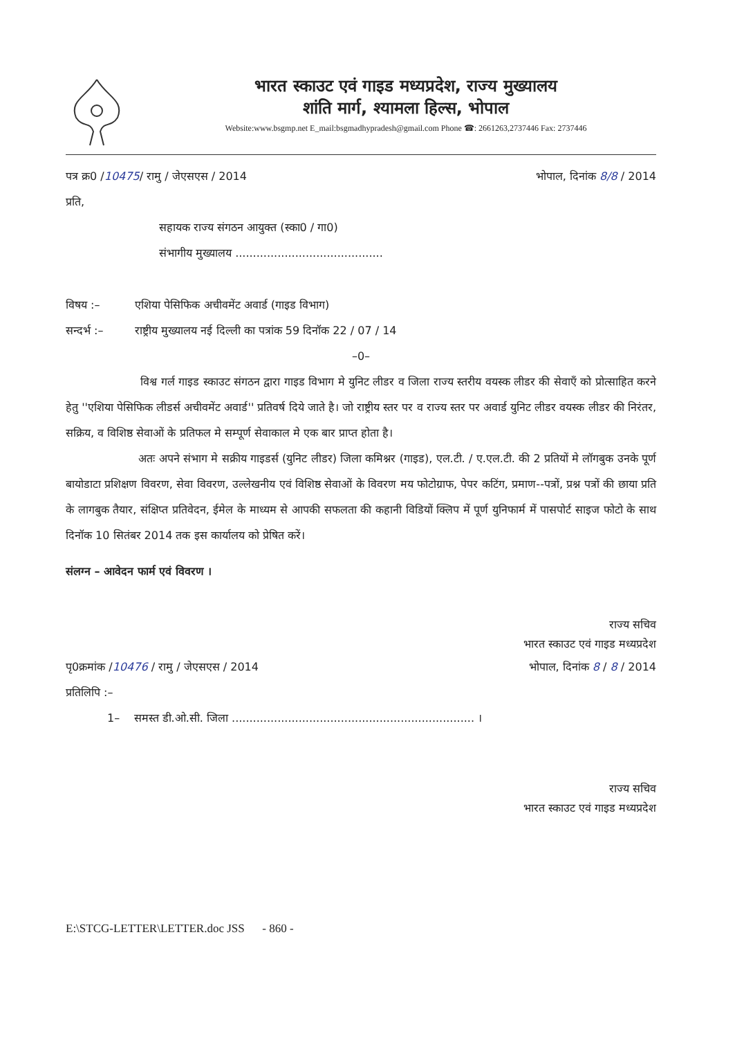भारत स्काउट एवं गाइड मध्यप्रदेश, राज्य मुख्यालय
शांति मार्ग, श्यामला हिल्स, भोपाल
Website:www.bsgmp.net E_mail:bsgmadhypradesh@gmail.com Phone ☎: 2661263,2737446 Fax: 2737446
पत्र क्र0 /10475/ रामु / जेएसएस / 2014
भोपाल, दिनांक 8/8 / 2014
प्रति,
सहायक राज्य संगठन आयुक्त (स्का0 / गा0)
संभागीय मुख्यालय ..........................................
विषय :– एशिया पेसिफिक अचीवमेंट अवार्ड (गाइड विभाग)
सन्दर्भ :– राष्ट्रीय मुख्यालय नई दिल्ली का पत्रांक 59 दिनॉक 22 / 07 / 14
–0–
विश्व गर्ल गाइड स्काउट संगठन द्वारा गाइड विभाग मे युनिट लीडर व जिला राज्य स्तरीय वयस्क लीडर की सेवाएँ को प्रोत्साहित करने हेतु ''एशिया पेसिफिक लीडर्स अचीवमेंट अवार्ड'' प्रतिवर्ष दिये जाते है। जो राष्ट्रीय स्तर पर व राज्य स्तर पर अवार्ड युनिट लीडर वयस्क लीडर की निरंतर, सक्रिय, व विशिष्ठ सेवाओं के प्रतिफल मे सम्पूर्ण सेवाकाल मे एक बार प्राप्त होता है।
अतः अपने संभाग मे सक्रीय गाइडर्स (युनिट लीडर) जिला कमिश्नर (गाइड), एल.टी. / ए.एल.टी. की 2 प्रतियों मे लॉगबुक उनके पूर्ण बायोडाटा प्रशिक्षण विवरण, सेवा विवरण, उल्लेखनीय एवं विशिष्ठ सेवाओं के विवरण मय फोटोग्राफ, पेपर कटिंग, प्रमाण--पत्रों, प्रश्न पत्रों की छाया प्रति के लागबुक तैयार, संक्षिप्त प्रतिवेदन, ईमेल के माध्यम से आपकी सफलता की कहानी विडियों क्लिप में पूर्ण युनिफार्म में पासपोर्ट साइज फोटो के साथ दिनॉक 10 सितंबर 2014 तक इस कार्यालय को प्रेषित करें।
संलग्न – आवेदन फार्म एवं विवरण ।
राज्य सचिव
भारत स्काउट एवं गाइड मध्यप्रदेश
पृ0क्रमांक /10476 / रामु / जेएसएस / 2014
भोपाल, दिनांक 8 / 8 / 2014
प्रतिलिपि :–
1– समस्त डी.ओ.सी. जिला ..................................................................... ।
राज्य सचिव
भारत स्काउट एवं गाइड मध्यप्रदेश
E:\STCG-LETTER\LETTER.doc JSS - 860 -